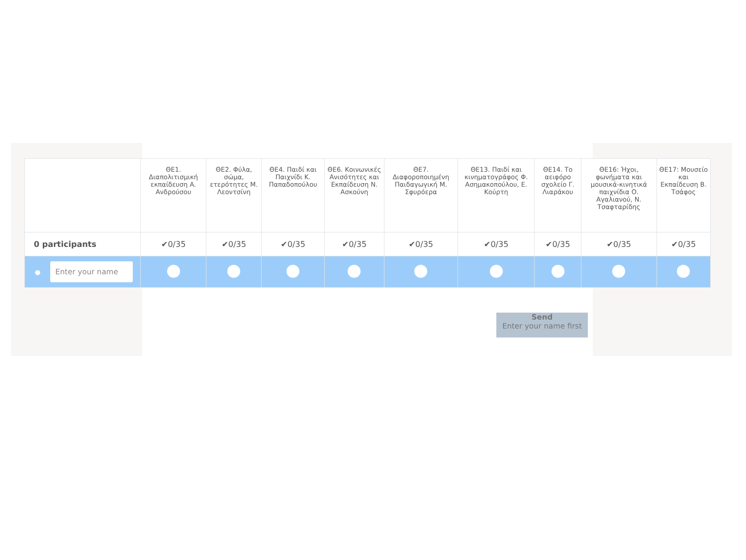| | ΘΕ1. Διαπολιτισμική εκπαίδευση Α. Ανδρούσου | ΘΕ2. Φύλα, σώμα, ετερότητες Μ. Λεοντσίνη | ΘΕ4. Παιδί και Παιχνίδι Κ. Παπαδοπούλου | ΘΕ6. Κοινωνικές Ανισότητες και Εκπαίδευση Ν. Ασκούνη | ΘΕ7. Διαφοροποιημένη Παιδαγωγική Μ. Σφυρόερα | ΘΕ13. Παιδί και κινηματογράφος Φ. Ασημακοπούλου, Ε. Κούρτη | ΘΕ14. Το αειφόρο σχολείο Γ. Λιαράκου | ΘΕ16: Ήχοι, φωνήματα και μουσικά-κινητικά παιχνίδια Ο. Αγαλιανού, Ν. Τσαφταρίδης | ΘΕ17: Μουσείο και Εκπαίδευση Β. Τσάφος |
| --- | --- | --- | --- | --- | --- | --- | --- | --- | --- |
| 0 participants | ✔0/35 | ✔0/35 | ✔0/35 | ✔0/35 | ✔0/35 | ✔0/35 | ✔0/35 | ✔0/35 | ✔0/35 |
| ● Enter your name | | | | | | | | | |
Send
Enter your name first